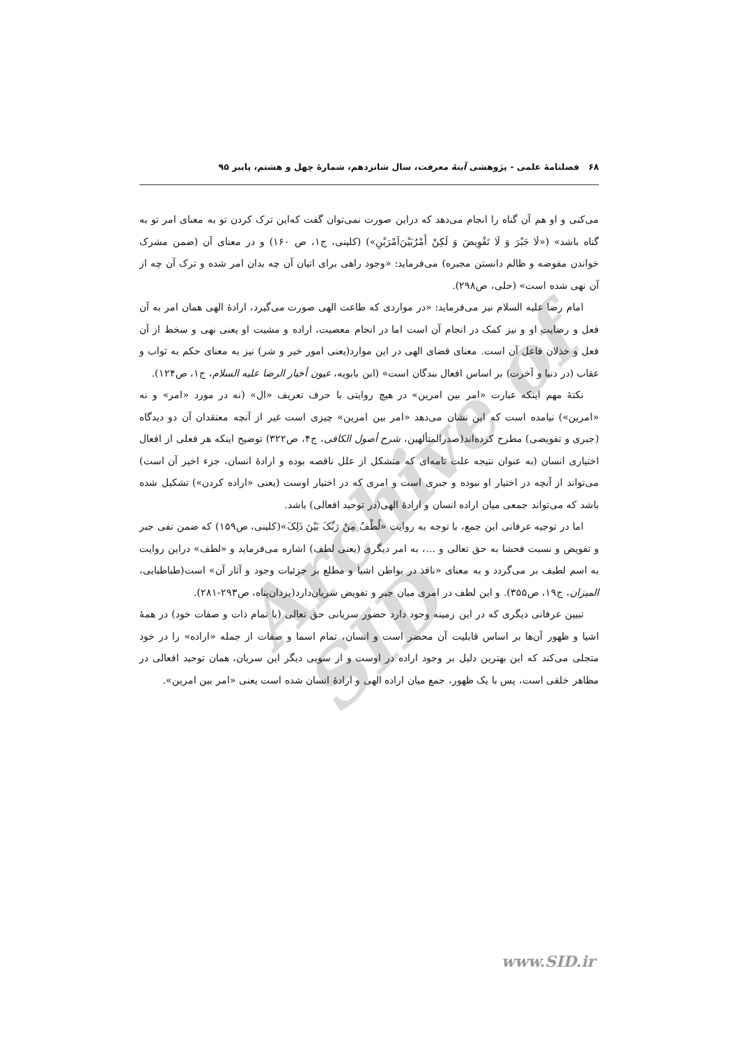۶۸ فصلنامهٔ علمی - پژوهشی آینهٔ معرفت، سال شانزدهم، شمارهٔ چهل و هشتم، پاییز ۹۵
Archive of SID
می‌کنی و او هم آن گناه را انجام می‌دهد که دراین صورت نمی‌توان گفت که‌این ترک کردن تو به معنای امر تو به گناه باشد» («لَا جَبْرَ وَ لَا تَفْوِیضَ وَ لَکِنْ أَمْرٌبَیْنَ‌اَمْرَیْنِ») (کلینی، ج۱، ص ۱۶۰) و در معنای آن (ضمن مشرک خواندن مفوضه و ظالم دانستن مجبره) می‌فرماید: «وجود راهی برای اتیان آن چه بدان امر شده و ترک آن چه از آن نهی شده است» (حلی، ص۲۹۸).
امام رضا علیه السلام نیز می‌فرماید: «در مواردی که طاعت الهی صورت می‌گیرد، ارادهٔ الهی همان امر به آن فعل و رضایت او و نیز کمک در انجام آن است اما در انجام معصیت، اراده و مشیت او یعنی نهی و سخط از آن فعل و خذلان فاعل آن است. معنای قضای الهی در این موارد(یعنی امور خیر و شر) نیز به معنای حکم به ثواب و عقاب (در دنیا و آخرت) بر اساس افعال بندگان است» (ابن بابویه، عیون أخبار الرضا علیه السلام، ج۱، ص۱۲۴).
نکتهٔ مهم اینکه عبارت «امر بین امرین» در هیچ روایتی با حرف تعریف «ال» (نه در مورد «امر» و نه «امرین») نیامده است که این نشان می‌دهد «امر بین امرین» چیزی است غیر از آنچه معتقدان آن دو دیدگاه (جبری و تفویضی) مطرح کرده‌اند(صدرالمتألهین، شرح أصول الکافی، ج۴، ص۳۲۲) توضیح اینکه هر فعلی از افعال اختیاری انسان (به عنوان نتیجه علت تامه‌ای که متشکل از علل ناقصه بوده و ارادهٔ انسان، جزء اخیر آن است) می‌تواند از آنچه در اختیار او نبوده و جبری است و امری که در اختیار اوست (یعنی «اراده کردن») تشکیل شده باشد که می‌تواند جمعی میان اراده انسان و ارادهٔ الهی(در توحید افعالی) باشد.
اما در توجیه عرفانی این جمع، با توجه به روایت «لُطْفٌ مِنْ رَبِّکَ بَیْنَ ذَلِکَ»(کلینی، ص۱۵۹) که ضمن نفی جبر و تفویض و نسبت فحشا به حق تعالی و ...، به امر دیگری (یعنی لطف) اشاره می‌فرماید و «لطف» دراین روایت به اسم لطیف بر می‌گردد و به معنای «نافذ در بواطن اشیا و مطلع بر جزئیات وجود و آثار آن» است(طباطبایی، المیزان، ج۱۹، ص۳۵۵). و این لطف در امری میان جبر و تفویض سریان‌دارد(یزدان‌پناه، ص۲۹۳-۲۸۱).
تبیین عرفانی دیگری که در این زمینه وجود دارد حضور سریانی حق تعالی (با تمام ذات و صفات خود) در همهٔ اشیا و ظهور آن‌ها بر اساس قابلیت آن محضر است و انسان، تمام اسما و صفات از جمله «اراده» را در خود متجلی می‌کند که این بهترین دلیل بر وجود اراده در اوست و از سویی دیگر این سریان، همان توحید افعالی در مظاهر خلقی است، پس با یک ظهور، جمع میان اراده الهی و ارادهٔ انسان شده است یعنی «امر بین امرین».
www.SID.ir